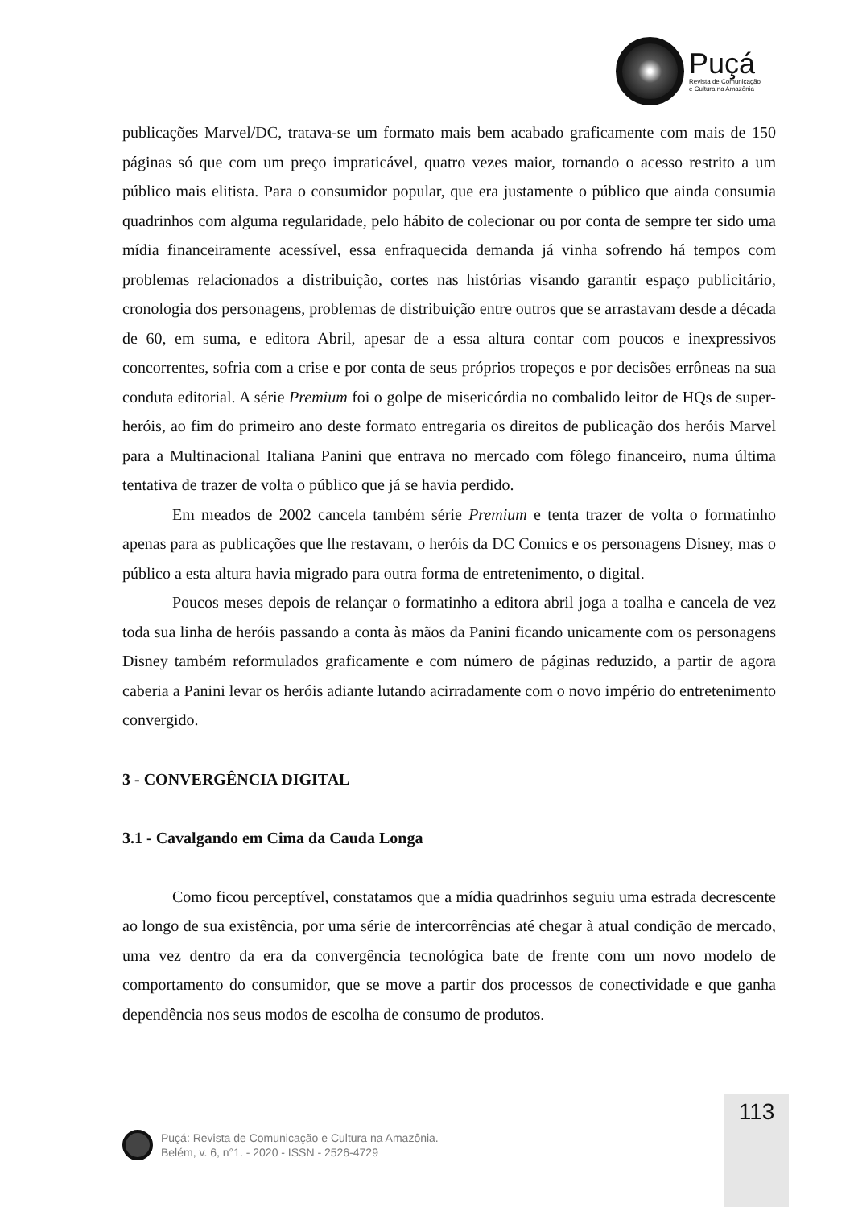Puçá
Revista de Comunicação
e Cultura na Amazônia
publicações Marvel/DC, tratava-se um formato mais bem acabado graficamente com mais de 150 páginas só que com um preço impraticável, quatro vezes maior, tornando o acesso restrito a um público mais elitista. Para o consumidor popular, que era justamente o público que ainda consumia quadrinhos com alguma regularidade, pelo hábito de colecionar ou por conta de sempre ter sido uma mídia financeiramente acessível, essa enfraquecida demanda já vinha sofrendo há tempos com problemas relacionados a distribuição, cortes nas histórias visando garantir espaço publicitário, cronologia dos personagens, problemas de distribuição entre outros que se arrastavam desde a década de 60, em suma, e editora Abril, apesar de a essa altura contar com poucos e inexpressivos concorrentes, sofria com a crise e por conta de seus próprios tropeços e por decisões errôneas na sua conduta editorial. A série Premium foi o golpe de misericórdia no combalido leitor de HQs de super-heróis, ao fim do primeiro ano deste formato entregaria os direitos de publicação dos heróis Marvel para a Multinacional Italiana Panini que entrava no mercado com fôlego financeiro, numa última tentativa de trazer de volta o público que já se havia perdido.
Em meados de 2002 cancela também série Premium e tenta trazer de volta o formatinho apenas para as publicações que lhe restavam, o heróis da DC Comics e os personagens Disney, mas o público a esta altura havia migrado para outra forma de entretenimento, o digital.
Poucos meses depois de relançar o formatinho a editora abril joga a toalha e cancela de vez toda sua linha de heróis passando a conta às mãos da Panini ficando unicamente com os personagens Disney também reformulados graficamente e com número de páginas reduzido, a partir de agora caberia a Panini levar os heróis adiante lutando acirradamente com o novo império do entretenimento convergido.
3 - CONVERGÊNCIA DIGITAL
3.1 - Cavalgando em Cima da Cauda Longa
Como ficou perceptível, constatamos que a mídia quadrinhos seguiu uma estrada decrescente ao longo de sua existência, por uma série de intercorrências até chegar à atual condição de mercado, uma vez dentro da era da convergência tecnológica bate de frente com um novo modelo de comportamento do consumidor, que se move a partir dos processos de conectividade e que ganha dependência nos seus modos de escolha de consumo de produtos.
113
Puçá: Revista de Comunicação e Cultura na Amazônia.
Belém, v. 6, n°1. - 2020 - ISSN - 2526-4729